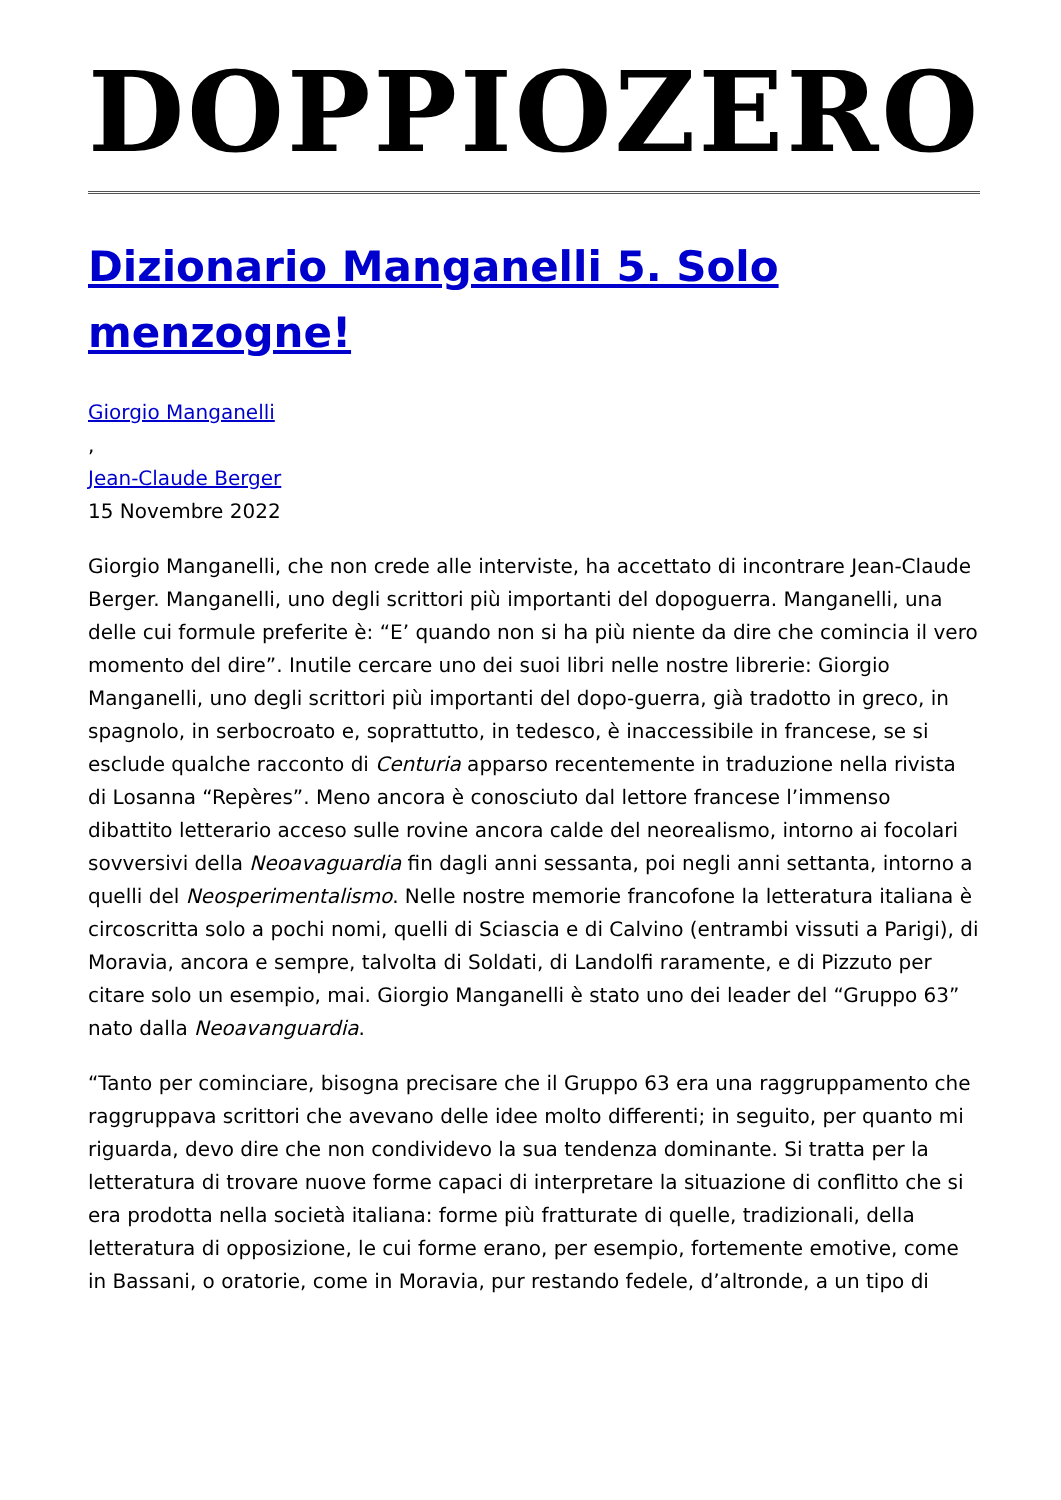DOPPIOZERO
Dizionario Manganelli 5. Solo menzogne!
Giorgio Manganelli
,
Jean-Claude Berger
15 Novembre 2022
Giorgio Manganelli, che non crede alle interviste, ha accettato di incontrare Jean-Claude Berger. Manganelli, uno degli scrittori più importanti del dopoguerra. Manganelli, una delle cui formule preferite è: “E’ quando non si ha più niente da dire che comincia il vero momento del dire”. Inutile cercare uno dei suoi libri nelle nostre librerie: Giorgio Manganelli, uno degli scrittori più importanti del dopo-guerra, già tradotto in greco, in spagnolo, in serbocroato e, soprattutto, in tedesco, è inaccessibile in francese, se si esclude qualche racconto di Centuria apparso recentemente in traduzione nella rivista di Losanna “Repères”. Meno ancora è conosciuto dal lettore francese l’immenso dibattito letterario acceso sulle rovine ancora calde del neorealismo, intorno ai focolari sovversivi della Neoavaguardia fin dagli anni sessanta, poi negli anni settanta, intorno a quelli del Neosperimentalismo. Nelle nostre memorie francofone la letteratura italiana è circoscritta solo a pochi nomi, quelli di Sciascia e di Calvino (entrambi vissuti a Parigi), di Moravia, ancora e sempre, talvolta di Soldati, di Landolfi raramente, e di Pizzuto per citare solo un esempio, mai. Giorgio Manganelli è stato uno dei leader del “Gruppo 63” nato dalla Neoavanguardia.
“Tanto per cominciare, bisogna precisare che il Gruppo 63 era una raggruppamento che raggruppava scrittori che avevano delle idee molto differenti; in seguito, per quanto mi riguarda, devo dire che non condividevo la sua tendenza dominante. Si tratta per la letteratura di trovare nuove forme capaci di interpretare la situazione di conflitto che si era prodotta nella società italiana: forme più fratturate di quelle, tradizionali, della letteratura di opposizione, le cui forme erano, per esempio, fortemente emotive, come in Bassani, o oratorie, come in Moravia, pur restando fedele, d’altronde, a un tipo di